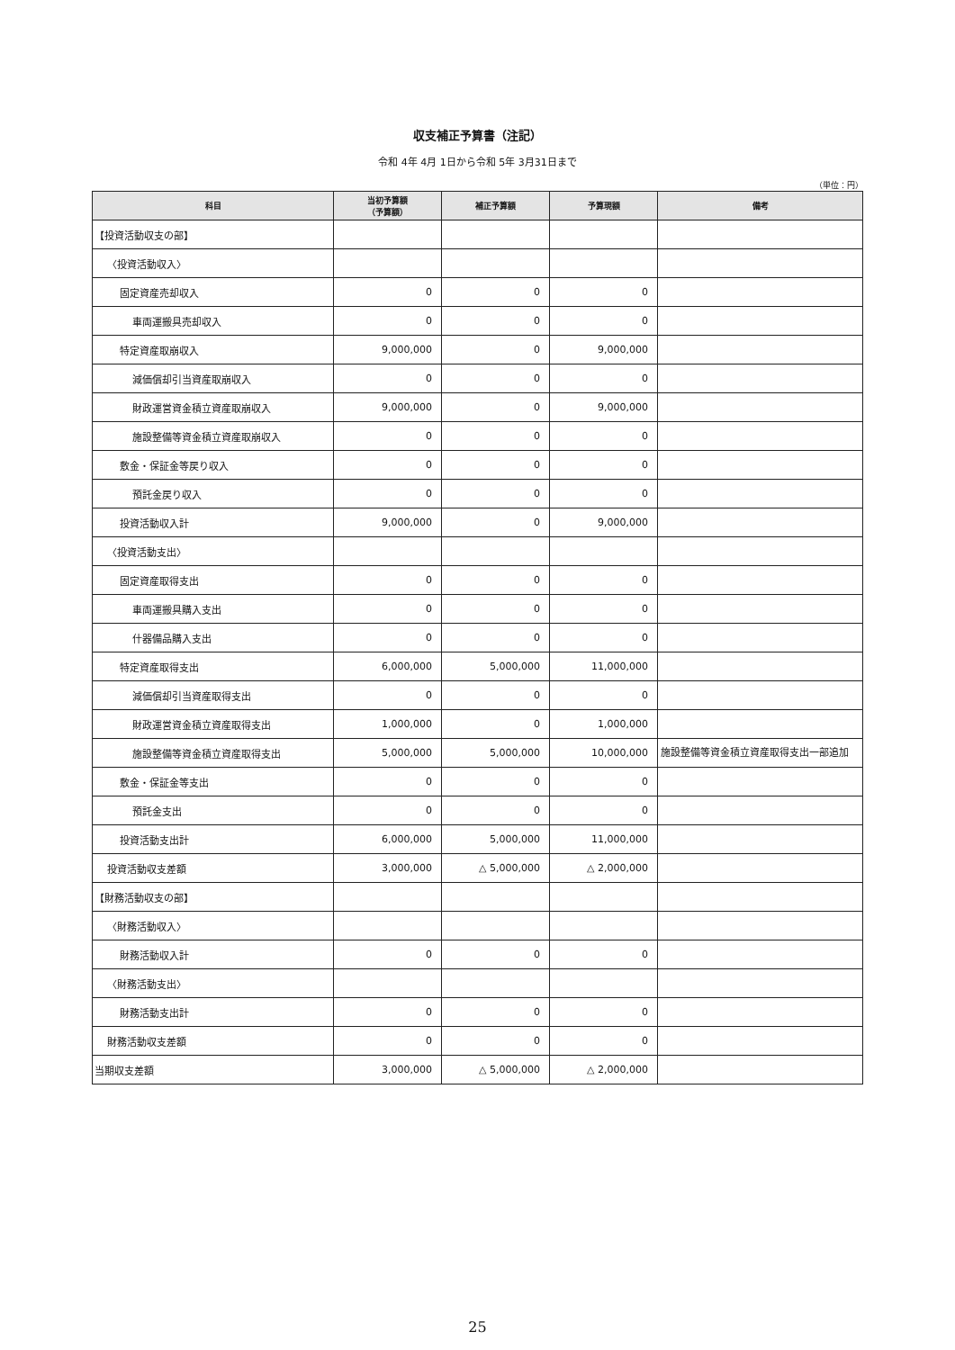収支補正予算書（注記）
令和 4年 4月 1日から令和 5年 3月31日まで
（単位：円）
| 科目 | 当初予算額 （予算額） | 補正予算額 | 予算現額 | 備考 |
| --- | --- | --- | --- | --- |
| 【投資活動収支の部】 | | | | |
| 〈投資活動収入〉 | | | | |
| 固定資産売却収入 | 0 | 0 | 0 | |
| 車両運搬具売却収入 | 0 | 0 | 0 | |
| 特定資産取崩収入 | 9,000,000 | 0 | 9,000,000 | |
| 減価償却引当資産取崩収入 | 0 | 0 | 0 | |
| 財政運営資金積立資産取崩収入 | 9,000,000 | 0 | 9,000,000 | |
| 施設整備等資金積立資産取崩収入 | 0 | 0 | 0 | |
| 敷金・保証金等戻り収入 | 0 | 0 | 0 | |
| 預託金戻り収入 | 0 | 0 | 0 | |
| 投資活動収入計 | 9,000,000 | 0 | 9,000,000 | |
| 〈投資活動支出〉 | | | | |
| 固定資産取得支出 | 0 | 0 | 0 | |
| 車両運搬具購入支出 | 0 | 0 | 0 | |
| 什器備品購入支出 | 0 | 0 | 0 | |
| 特定資産取得支出 | 6,000,000 | 5,000,000 | 11,000,000 | |
| 減価償却引当資産取得支出 | 0 | 0 | 0 | |
| 財政運営資金積立資産取得支出 | 1,000,000 | 0 | 1,000,000 | |
| 施設整備等資金積立資産取得支出 | 5,000,000 | 5,000,000 | 10,000,000 | 施設整備等資金積立資産取得支出一部追加 |
| 敷金・保証金等支出 | 0 | 0 | 0 | |
| 預託金支出 | 0 | 0 | 0 | |
| 投資活動支出計 | 6,000,000 | 5,000,000 | 11,000,000 | |
| 投資活動収支差額 | 3,000,000 | △ 5,000,000 | △ 2,000,000 | |
| 【財務活動収支の部】 | | | | |
| 〈財務活動収入〉 | | | | |
| 財務活動収入計 | 0 | 0 | 0 | |
| 〈財務活動支出〉 | | | | |
| 財務活動支出計 | 0 | 0 | 0 | |
| 財務活動収支差額 | 0 | 0 | 0 | |
| 当期収支差額 | 3,000,000 | △ 5,000,000 | △ 2,000,000 | |
25